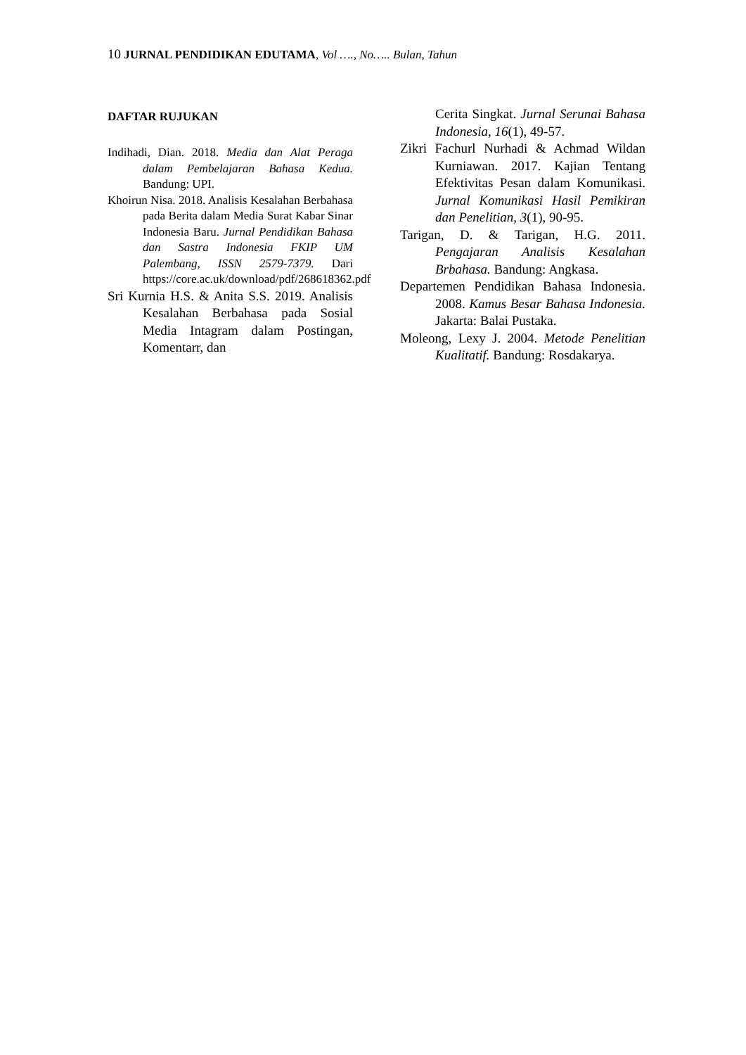10 JURNAL PENDIDIKAN EDUTAMA, Vol …., No….. Bulan, Tahun
DAFTAR RUJUKAN
Indihadi, Dian. 2018. Media dan Alat Peraga dalam Pembelajaran Bahasa Kedua. Bandung: UPI.
Khoirun Nisa. 2018. Analisis Kesalahan Berbahasa pada Berita dalam Media Surat Kabar Sinar Indonesia Baru. Jurnal Pendidikan Bahasa dan Sastra Indonesia FKIP UM Palembang, ISSN 2579-7379. Dari https://core.ac.uk/download/pdf/268618362.pdf
Sri Kurnia H.S. & Anita S.S. 2019. Analisis Kesalahan Berbahasa pada Sosial Media Intagram dalam Postingan, Komentarr, dan
Cerita Singkat. Jurnal Serunai Bahasa Indonesia, 16(1), 49-57.
Zikri Fachurl Nurhadi & Achmad Wildan Kurniawan. 2017. Kajian Tentang Efektivitas Pesan dalam Komunikasi. Jurnal Komunikasi Hasil Pemikiran dan Penelitian, 3(1), 90-95.
Tarigan, D. & Tarigan, H.G. 2011. Pengajaran Analisis Kesalahan Brbahasa. Bandung: Angkasa.
Departemen Pendidikan Bahasa Indonesia. 2008. Kamus Besar Bahasa Indonesia. Jakarta: Balai Pustaka.
Moleong, Lexy J. 2004. Metode Penelitian Kualitatif. Bandung: Rosdakarya.